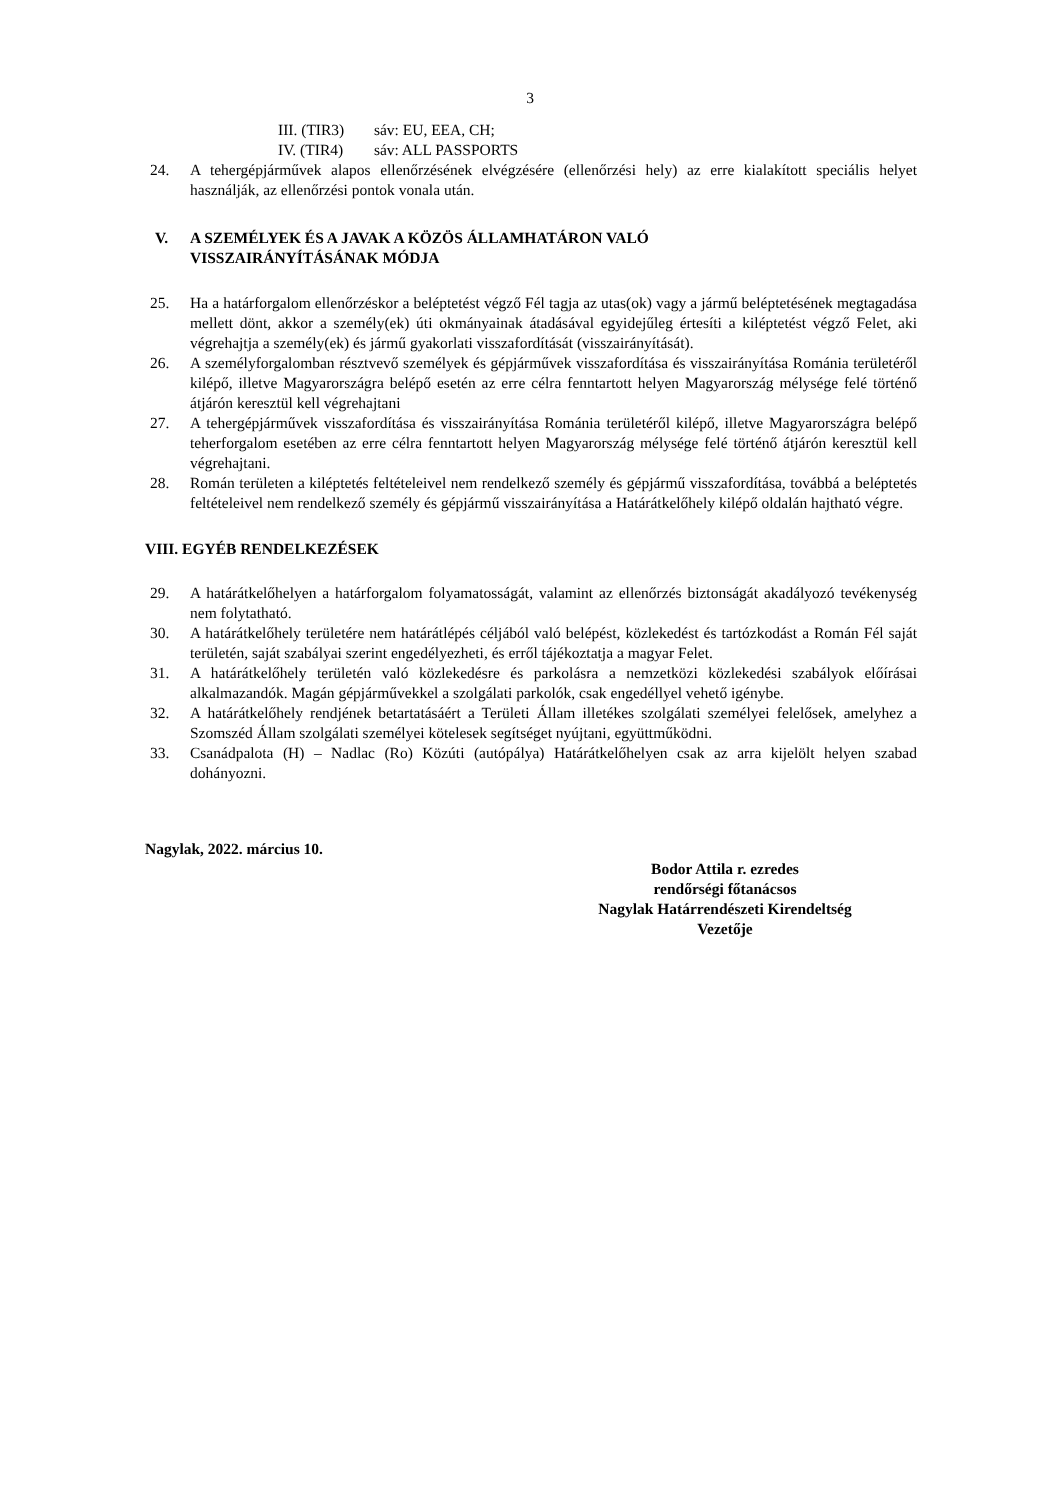3
III. (TIR3) sáv: EU, EEA, CH;
IV. (TIR4) sáv: ALL PASSPORTS
24. A tehergépjárművek alapos ellenőrzésének elvégzésére (ellenőrzési hely) az erre kialakított speciális helyet használják, az ellenőrzési pontok vonala után.
V. A SZEMÉLYEK ÉS A JAVAK A KÖZÖS ÁLLAMHATÁRON VALÓ
VISSZAIRÁNYÍTÁSÁNAK MÓDJA
25. Ha a határforgalom ellenőrzéskor a beléptetést végző Fél tagja az utas(ok) vagy a jármű beléptetésének megtagadása mellett dönt, akkor a személy(ek) úti okmányainak átadásával egyidejűleg értesíti a kiléptetést végző Felet, aki végrehajtja a személy(ek) és jármű gyakorlati visszafordítását (visszairányítását).
26. A személyforgalomban résztvevő személyek és gépjárművek visszafordítása és visszairányítása Románia területéről kilépő, illetve Magyarországra belépő esetén az erre célra fenntartott helyen Magyarország mélysége felé történő átjárón keresztül kell végrehajtani
27. A tehergépjárművek visszafordítása és visszairányítása Románia területéről kilépő, illetve Magyarországra belépő teherforgalom esetében az erre célra fenntartott helyen Magyarország mélysége felé történő átjárón keresztül kell végrehajtani.
28. Román területen a kiléptetés feltételeivel nem rendelkező személy és gépjármű visszafordítása, továbbá a beléptetés feltételeivel nem rendelkező személy és gépjármű visszairányítása a Határátkelőhely kilépő oldalán hajtható végre.
VIII. EGYÉB RENDELKEZÉSEK
29. A határátkelőhelyen a határforgalom folyamatosságát, valamint az ellenőrzés biztonságát akadályozó tevékenység nem folytatható.
30. A határátkelőhely területére nem határátlépés céljából való belépést, közlekedést és tartózkodást a Román Fél saját területén, saját szabályai szerint engedélyezheti, és erről tájékoztatja a magyar Felet.
31. A határátkelőhely területén való közlekedésre és parkolásra a nemzetközi közlekedési szabályok előírásai alkalmazandók. Magán gépjárművekkel a szolgálati parkolók, csak engedéllyel vehető igénybe.
32. A határátkelőhely rendjének betartatásáért a Területi Állam illetékes szolgálati személyei felelősek, amelyhez a Szomszéd Állam szolgálati személyei kötelesek segítséget nyújtani, együttműködni.
33. Csanádpalota (H) – Nadlac (Ro) Közúti (autópálya) Határátkelőhelyen csak az arra kijelölt helyen szabad dohányozni.
Nagylak, 2022. március 10.
Bodor Attila r. ezredes
rendőrségi főtanácsos
Nagylak Határrendészeti Kirendeltség
Vezetője